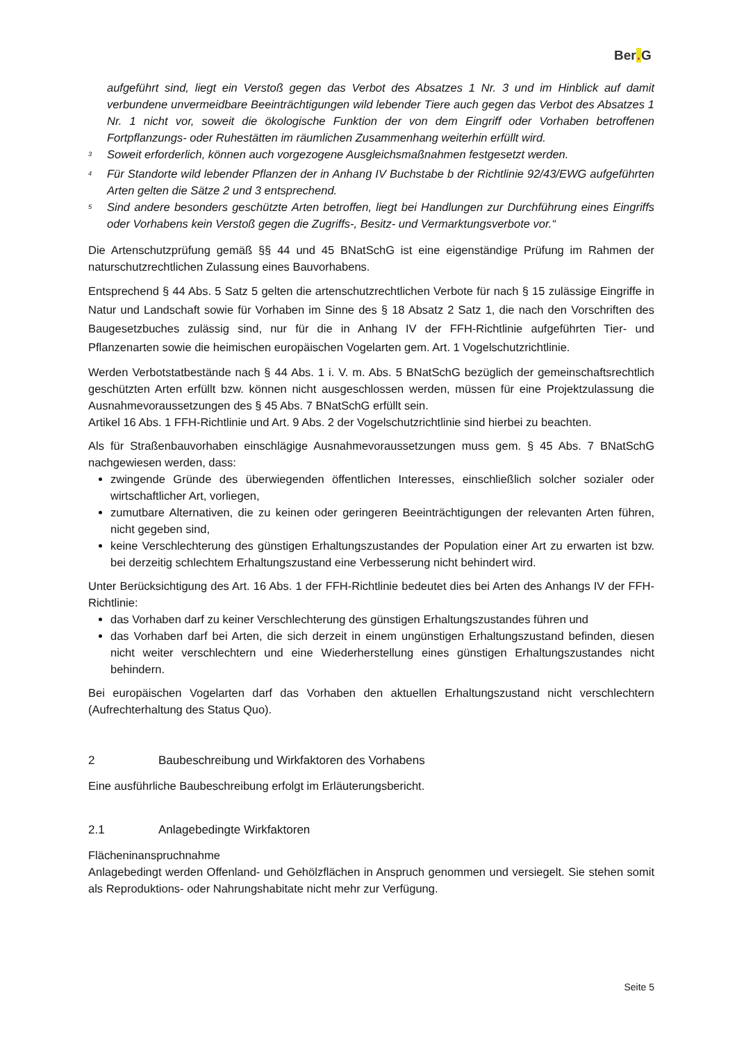Ber. G
aufgeführt sind, liegt ein Verstoß gegen das Verbot des Absatzes 1 Nr. 3 und im Hinblick auf damit verbundene unvermeidbare Beeinträchtigungen wild lebender Tiere auch gegen das Verbot des Absatzes 1 Nr. 1 nicht vor, soweit die ökologische Funktion der von dem Eingriff oder Vorhaben betroffenen Fortpflanzungs- oder Ruhestätten im räumlichen Zusammenhang weiterhin erfüllt wird.
<sup>3</sup> Soweit erforderlich, können auch vorgezogene Ausgleichsmaßnahmen festgesetzt werden.
<sup>4</sup> Für Standorte wild lebender Pflanzen der in Anhang IV Buchstabe b der Richtlinie 92/43/EWG aufgeführten Arten gelten die Sätze 2 und 3 entsprechend.
<sup>5</sup> Sind andere besonders geschützte Arten betroffen, liegt bei Handlungen zur Durchführung eines Eingriffs oder Vorhabens kein Verstoß gegen die Zugriffs-, Besitz- und Vermarktungsverbote vor.“
Die Artenschutzprüfung gemäß §§ 44 und 45 BNatSchG ist eine eigenständige Prüfung im Rahmen der naturschutzrechtlichen Zulassung eines Bauvorhabens.
Entsprechend § 44 Abs. 5 Satz 5 gelten die artenschutzrechtlichen Verbote für nach § 15 zulässige Eingriffe in Natur und Landschaft sowie für Vorhaben im Sinne des § 18 Absatz 2 Satz 1, die nach den Vorschriften des Baugesetzbuches zulässig sind, nur für die in Anhang IV der FFH-Richtlinie aufgeführten Tier- und Pflanzenarten sowie die heimischen europäischen Vogelarten gem. Art. 1 Vogelschutzrichtlinie.
Werden Verbotstatbestände nach § 44 Abs. 1 i. V. m. Abs. 5 BNatSchG bezüglich der gemeinschaftsrechtlich geschützten Arten erfüllt bzw. können nicht ausgeschlossen werden, müssen für eine Projektzulassung die Ausnahmevoraussetzungen des § 45 Abs. 7 BNatSchG erfüllt sein.
Artikel 16 Abs. 1 FFH-Richtlinie und Art. 9 Abs. 2 der Vogelschutzrichtlinie sind hierbei zu beachten.
Als für Straßenbauvorhaben einschlägige Ausnahmevoraussetzungen muss gem. § 45 Abs. 7 BNatSchG nachgewiesen werden, dass:
zwingende Gründe des überwiegenden öffentlichen Interesses, einschließlich solcher sozialer oder wirtschaftlicher Art, vorliegen,
zumutbare Alternativen, die zu keinen oder geringeren Beeinträchtigungen der relevanten Arten führen, nicht gegeben sind,
keine Verschlechterung des günstigen Erhaltungszustandes der Population einer Art zu erwarten ist bzw. bei derzeitig schlechtem Erhaltungszustand eine Verbesserung nicht behindert wird.
Unter Berücksichtigung des Art. 16 Abs. 1 der FFH-Richtlinie bedeutet dies bei Arten des Anhangs IV der FFH-Richtlinie:
das Vorhaben darf zu keiner Verschlechterung des günstigen Erhaltungszustandes führen und
das Vorhaben darf bei Arten, die sich derzeit in einem ungünstigen Erhaltungszustand befinden, diesen nicht weiter verschlechtern und eine Wiederherstellung eines günstigen Erhaltungszustandes nicht behindern.
Bei europäischen Vogelarten darf das Vorhaben den aktuellen Erhaltungszustand nicht verschlechtern (Aufrechterhaltung des Status Quo).
2 Baubeschreibung und Wirkfaktoren des Vorhabens
Eine ausführliche Baubeschreibung erfolgt im Erläuterungsbericht.
2.1 Anlagebedingte Wirkfaktoren
Flächeninanspruchnahme
Anlagebedingt werden Offenland- und Gehölzflächen in Anspruch genommen und versiegelt. Sie stehen somit als Reproduktions- oder Nahrungshabitate nicht mehr zur Verfügung.
Seite 5